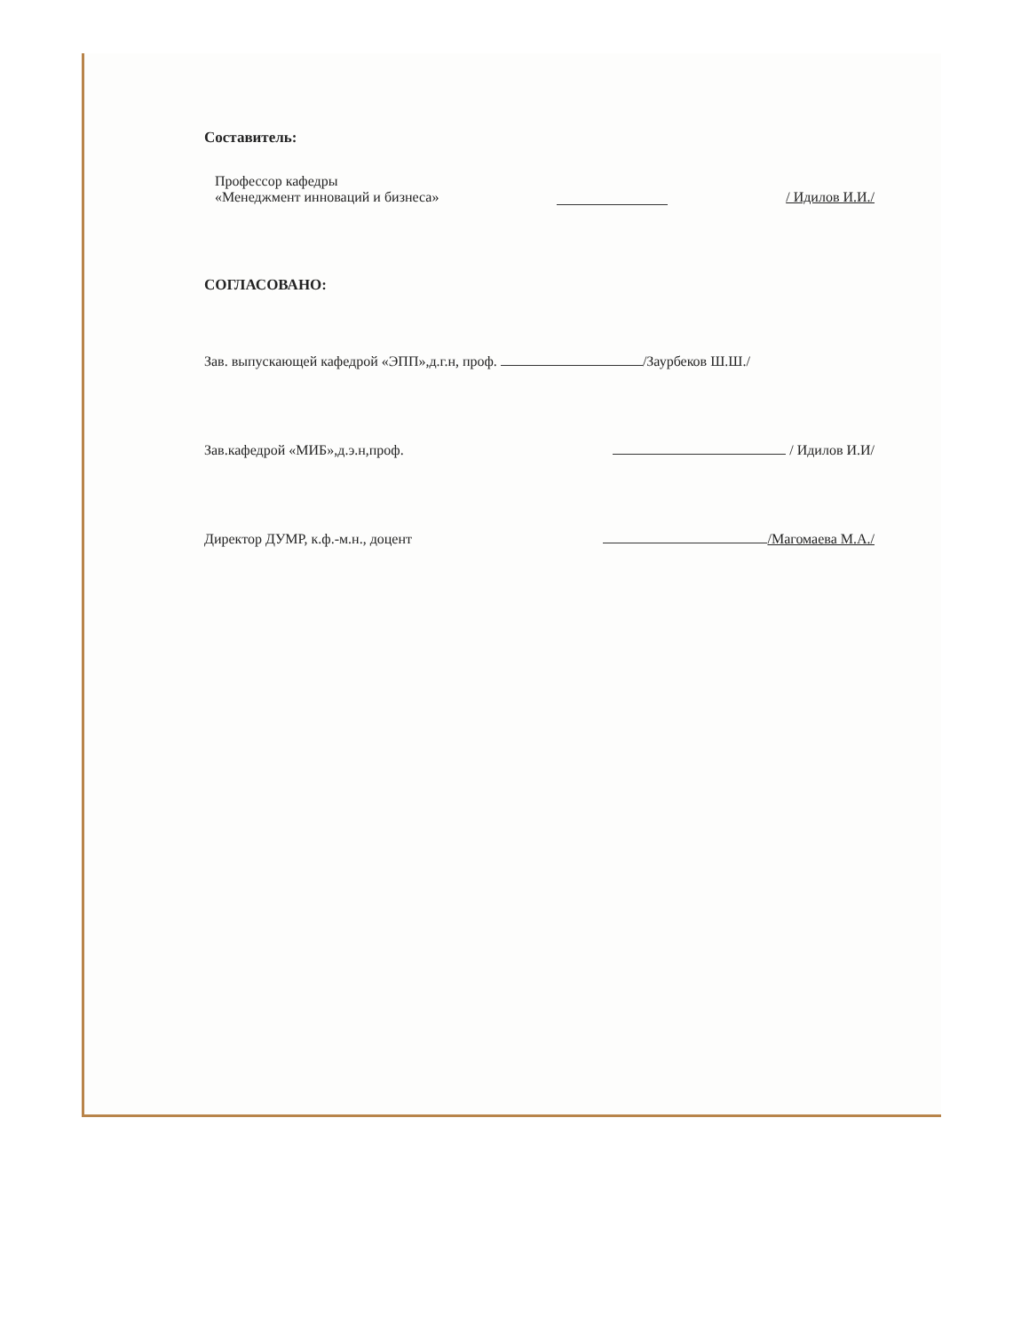Составитель:
Профессор кафедры
«Менеджмент инноваций и бизнеса»
/ Идилов И.И./
СОГЛАСОВАНО:
Зав. выпускающей кафедрой «ЭПП»,д.г.н, проф. /Заурбеков Ш.Ш./
Зав.кафедрой «МИБ»,д.э.н,проф. / Идилов И.И/
Директор ДУМР, к.ф.-м.н., доцент /Магомаева М.А./